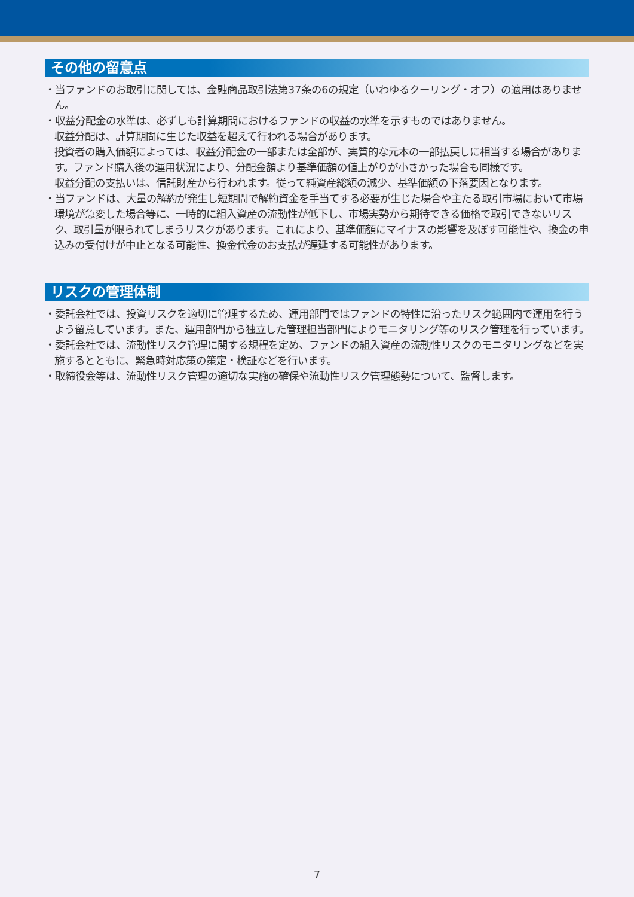その他の留意点
・当ファンドのお取引に関しては、金融商品取引法第37条の6の規定（いわゆるクーリング・オフ）の適用はありません。
・収益分配金の水準は、必ずしも計算期間におけるファンドの収益の水準を示すものではありません。
収益分配は、計算期間に生じた収益を超えて行われる場合があります。
投資者の購入価額によっては、収益分配金の一部または全部が、実質的な元本の一部払戻しに相当する場合があります。ファンド購入後の運用状況により、分配金額より基準価額の値上がりが小さかった場合も同様です。
収益分配の支払いは、信託財産から行われます。従って純資産総額の減少、基準価額の下落要因となります。
・当ファンドは、大量の解約が発生し短期間で解約資金を手当てする必要が生じた場合や主たる取引市場において市場環境が急変した場合等に、一時的に組入資産の流動性が低下し、市場実勢から期待できる価格で取引できないリスク、取引量が限られてしまうリスクがあります。これにより、基準価額にマイナスの影響を及ぼす可能性や、換金の申込みの受付けが中止となる可能性、換金代金のお支払が遅延する可能性があります。
リスクの管理体制
・委託会社では、投資リスクを適切に管理するため、運用部門ではファンドの特性に沿ったリスク範囲内で運用を行うよう留意しています。また、運用部門から独立した管理担当部門によりモニタリング等のリスク管理を行っています。
・委託会社では、流動性リスク管理に関する規程を定め、ファンドの組入資産の流動性リスクのモニタリングなどを実施するとともに、緊急時対応策の策定・検証などを行います。
・取締役会等は、流動性リスク管理の適切な実施の確保や流動性リスク管理態勢について、監督します。
7